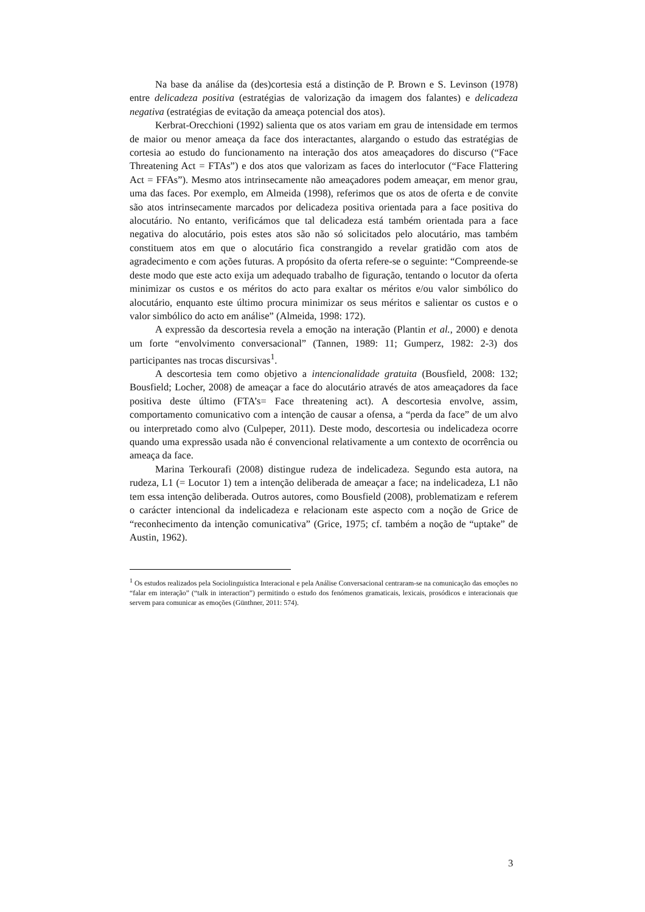Na base da análise da (des)cortesia está a distinção de P. Brown e S. Levinson (1978) entre delicadeza positiva (estratégias de valorização da imagem dos falantes) e delicadeza negativa (estratégias de evitação da ameaça potencial dos atos).
Kerbrat-Orecchioni (1992) salienta que os atos variam em grau de intensidade em termos de maior ou menor ameaça da face dos interactantes, alargando o estudo das estratégias de cortesia ao estudo do funcionamento na interação dos atos ameaçadores do discurso (“Face Threatening Act = FTAs”) e dos atos que valorizam as faces do interlocutor (“Face Flattering Act = FFAs”). Mesmo atos intrinsecamente não ameaçadores podem ameaçar, em menor grau, uma das faces. Por exemplo, em Almeida (1998), referimos que os atos de oferta e de convite são atos intrinsecamente marcados por delicadeza positiva orientada para a face positiva do alocutário. No entanto, verificámos que tal delicadeza está também orientada para a face negativa do alocutário, pois estes atos são não só solicitados pelo alocutário, mas também constituem atos em que o alocutário fica constrangido a revelar gratidão com atos de agradecimento e com ações futuras. A propósito da oferta refere-se o seguinte: “Compreende-se deste modo que este acto exija um adequado trabalho de figuração, tentando o locutor da oferta minimizar os custos e os méritos do acto para exaltar os méritos e/ou valor simbólico do alocutário, enquanto este último procura minimizar os seus méritos e salientar os custos e o valor simbólico do acto em análise” (Almeida, 1998: 172).
A expressão da descortesia revela a emoção na interação (Plantin et al., 2000) e denota um forte “envolvimento conversacional” (Tannen, 1989: 11; Gumperz, 1982: 2-3) dos participantes nas trocas discursivas<sup>1</sup>.
A descortesia tem como objetivo a intencionalidade gratuita (Bousfield, 2008: 132; Bousfield; Locher, 2008) de ameaçar a face do alocutário através de atos ameaçadores da face positiva deste último (FTA’s= Face threatening act). A descortesia envolve, assim, comportamento comunicativo com a intenção de causar a ofensa, a “perda da face” de um alvo ou interpretado como alvo (Culpeper, 2011). Deste modo, descortesia ou indelicadeza ocorre quando uma expressão usada não é convencional relativamente a um contexto de ocorrência ou ameaça da face.
Marina Terkourafi (2008) distingue rudeza de indelicadeza. Segundo esta autora, na rudeza, L1 (= Locutor 1) tem a intenção deliberada de ameaçar a face; na indelicadeza, L1 não tem essa intenção deliberada. Outros autores, como Bousfield (2008), problematizam e referem o carácter intencional da indelicadeza e relacionam este aspecto com a noção de Grice de “reconhecimento da intenção comunicativa” (Grice, 1975; cf. também a noção de “uptake” de Austin, 1962).
<sup>1</sup> Os estudos realizados pela Sociolinguística Interacional e pela Análise Conversacional centraram-se na comunicação das emoções no “falar em interação” (“talk in interaction”) permitindo o estudo dos fenómenos gramaticais, lexicais, prosódicos e interacionais que servem para comunicar as emoções (Günthner, 2011: 574).
3